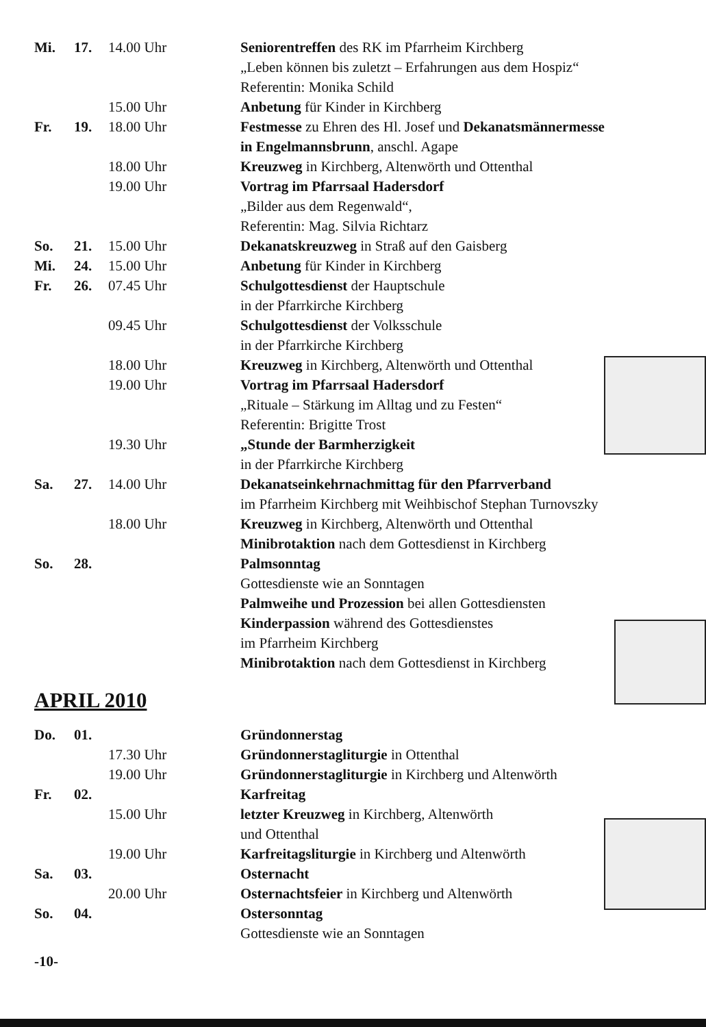| Mi. | 17. | 14.00 Uhr | Seniorentreffen des RK im Pfarrheim Kirchberg „Leben können bis zuletzt – Erfahrungen aus dem Hospiz“ Referentin: Monika Schild |
| | | 15.00 Uhr | Anbetung für Kinder in Kirchberg |
| Fr. | 19. | 18.00 Uhr | Festmesse zu Ehren des Hl. Josef und Dekanatsmännermesse in Engelmannsbrunn , anschl. Agape |
| | | 18.00 Uhr | Kreuzweg in Kirchberg, Altenwörth und Ottenthal |
| | | 19.00 Uhr | Vortrag im Pfarrsaal Hadersdorf „Bilder aus dem Regenwald“, Referentin: Mag. Silvia Richtarz |
| So. | 21. | 15.00 Uhr | Dekanatskreuzweg in Straß auf den Gaisberg |
| Mi. | 24. | 15.00 Uhr | Anbetung für Kinder in Kirchberg |
| Fr. | 26. | 07.45 Uhr | Schulgottesdienst der Hauptschule in der Pfarrkirche Kirchberg |
| | | 09.45 Uhr | Schulgottesdienst der Volksschule in der Pfarrkirche Kirchberg |
| | | 18.00 Uhr | Kreuzweg in Kirchberg, Altenwörth und Ottenthal |
| | | 19.00 Uhr | Vortrag im Pfarrsaal Hadersdorf „Rituale – Stärkung im Alltag und zu Festen“ Referentin: Brigitte Trost |
| | | 19.30 Uhr | „Stunde der Barmherzigkeit in der Pfarrkirche Kirchberg |
| Sa. | 27. | 14.00 Uhr | Dekanatseinkehrnachmittag für den Pfarrverband im Pfarrheim Kirchberg mit Weihbischof Stephan Turnovszky |
| | | 18.00 Uhr | Kreuzweg in Kirchberg, Altenwörth und Ottenthal Minibrotaktion nach dem Gottesdienst in Kirchberg |
| So. | 28. | | Palmsonntag Gottesdienste wie an Sonntagen Palmweihe und Prozession bei allen Gottesdiensten Kinderpassion während des Gottesdienstes im Pfarrheim Kirchberg Minibrotaktion nach dem Gottesdienst in Kirchberg |
APRIL 2010
| Do. | 01. | | Gründonnerstag |
| | | 17.30 Uhr | Gründonnerstagliturgie in Ottenthal |
| | | 19.00 Uhr | Gründonnerstagliturgie in Kirchberg und Altenwörth |
| Fr. | 02. | | Karfreitag |
| | | 15.00 Uhr | letzter Kreuzweg in Kirchberg, Altenwörth und Ottenthal |
| | | 19.00 Uhr | Karfreitagsliturgie in Kirchberg und Altenwörth |
| Sa. | 03. | | Osternacht |
| | | 20.00 Uhr | Osternachtsfeier in Kirchberg und Altenwörth |
| So. | 04. | | Ostersonntag Gottesdienste wie an Sonntagen |
-10-